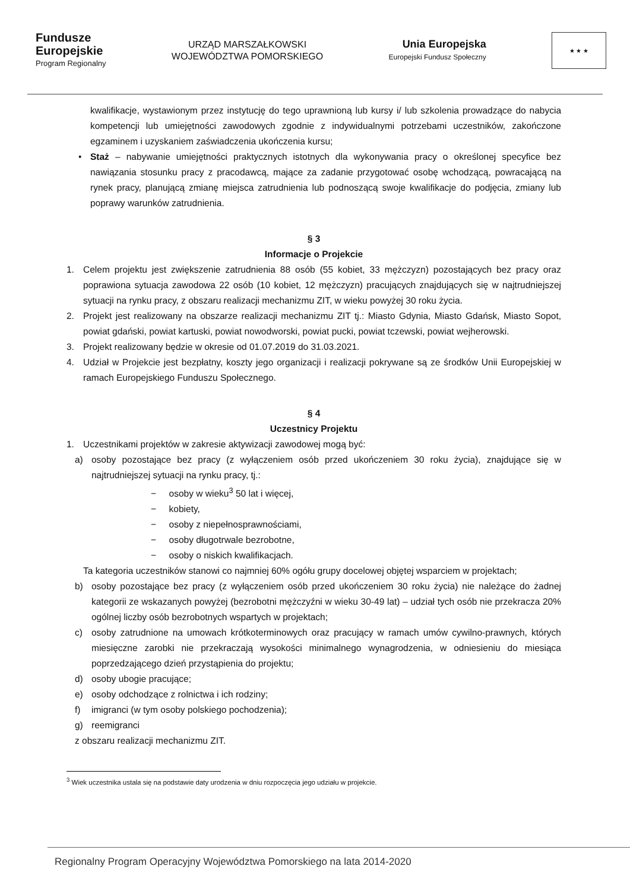Fundusze
Europejskie
Program Regionalny
URZĄD MARSZAŁKOWSKI
WOJEWÓDZTWA POMORSKIEGO
Unia Europejska
Europejski Fundusz Społeczny
★ ★ ★
kwalifikacje, wystawionym przez instytucję do tego uprawnioną lub kursy i/ lub szkolenia prowadzące do nabycia kompetencji lub umiejętności zawodowych zgodnie z indywidualnymi potrzebami uczestników, zakończone egzaminem i uzyskaniem zaświadczenia ukończenia kursu;
• Staż – nabywanie umiejętności praktycznych istotnych dla wykonywania pracy o określonej specyfice bez nawiązania stosunku pracy z pracodawcą, mające za zadanie przygotować osobę wchodzącą, powracającą na rynek pracy, planującą zmianę miejsca zatrudnienia lub podnoszącą swoje kwalifikacje do podjęcia, zmiany lub poprawy warunków zatrudnienia.
§ 3
Informacje o Projekcie
1. Celem projektu jest zwiększenie zatrudnienia 88 osób (55 kobiet, 33 mężczyzn) pozostających bez pracy oraz poprawiona sytuacja zawodowa 22 osób (10 kobiet, 12 mężczyzn) pracujących znajdujących się w najtrudniejszej sytuacji na rynku pracy, z obszaru realizacji mechanizmu ZIT, w wieku powyżej 30 roku życia.
2. Projekt jest realizowany na obszarze realizacji mechanizmu ZIT tj.: Miasto Gdynia, Miasto Gdańsk, Miasto Sopot, powiat gdański, powiat kartuski, powiat nowodworski, powiat pucki, powiat tczewski, powiat wejherowski.
3. Projekt realizowany będzie w okresie od 01.07.2019 do 31.03.2021.
4. Udział w Projekcie jest bezpłatny, koszty jego organizacji i realizacji pokrywane są ze środków Unii Europejskiej w ramach Europejskiego Funduszu Społecznego.
§ 4
Uczestnicy Projektu
1. Uczestnikami projektów w zakresie aktywizacji zawodowej mogą być:
a) osoby pozostające bez pracy (z wyłączeniem osób przed ukończeniem 30 roku życia), znajdujące się w najtrudniejszej sytuacji na rynku pracy, tj.:
− osoby w wieku<sup>3</sup> 50 lat i więcej,
− kobiety,
− osoby z niepełnosprawnościami,
− osoby długotrwale bezrobotne,
− osoby o niskich kwalifikacjach.
Ta kategoria uczestników stanowi co najmniej 60% ogółu grupy docelowej objętej wsparciem w projektach;
b) osoby pozostające bez pracy (z wyłączeniem osób przed ukończeniem 30 roku życia) nie należące do żadnej kategorii ze wskazanych powyżej (bezrobotni mężczyźni w wieku 30-49 lat) – udział tych osób nie przekracza 20% ogólnej liczby osób bezrobotnych wspartych w projektach;
c) osoby zatrudnione na umowach krótkoterminowych oraz pracujący w ramach umów cywilno-prawnych, których miesięczne zarobki nie przekraczają wysokości minimalnego wynagrodzenia, w odniesieniu do miesiąca poprzedzającego dzień przystąpienia do projektu;
d) osoby ubogie pracujące;
e) osoby odchodzące z rolnictwa i ich rodziny;
f) imigranci (w tym osoby polskiego pochodzenia);
g) reemigranci
z obszaru realizacji mechanizmu ZIT.
<sup>3</sup> Wiek uczestnika ustala się na podstawie daty urodzenia w dniu rozpoczęcia jego udziału w projekcie.
Regionalny Program Operacyjny Województwa Pomorskiego na lata 2014-2020